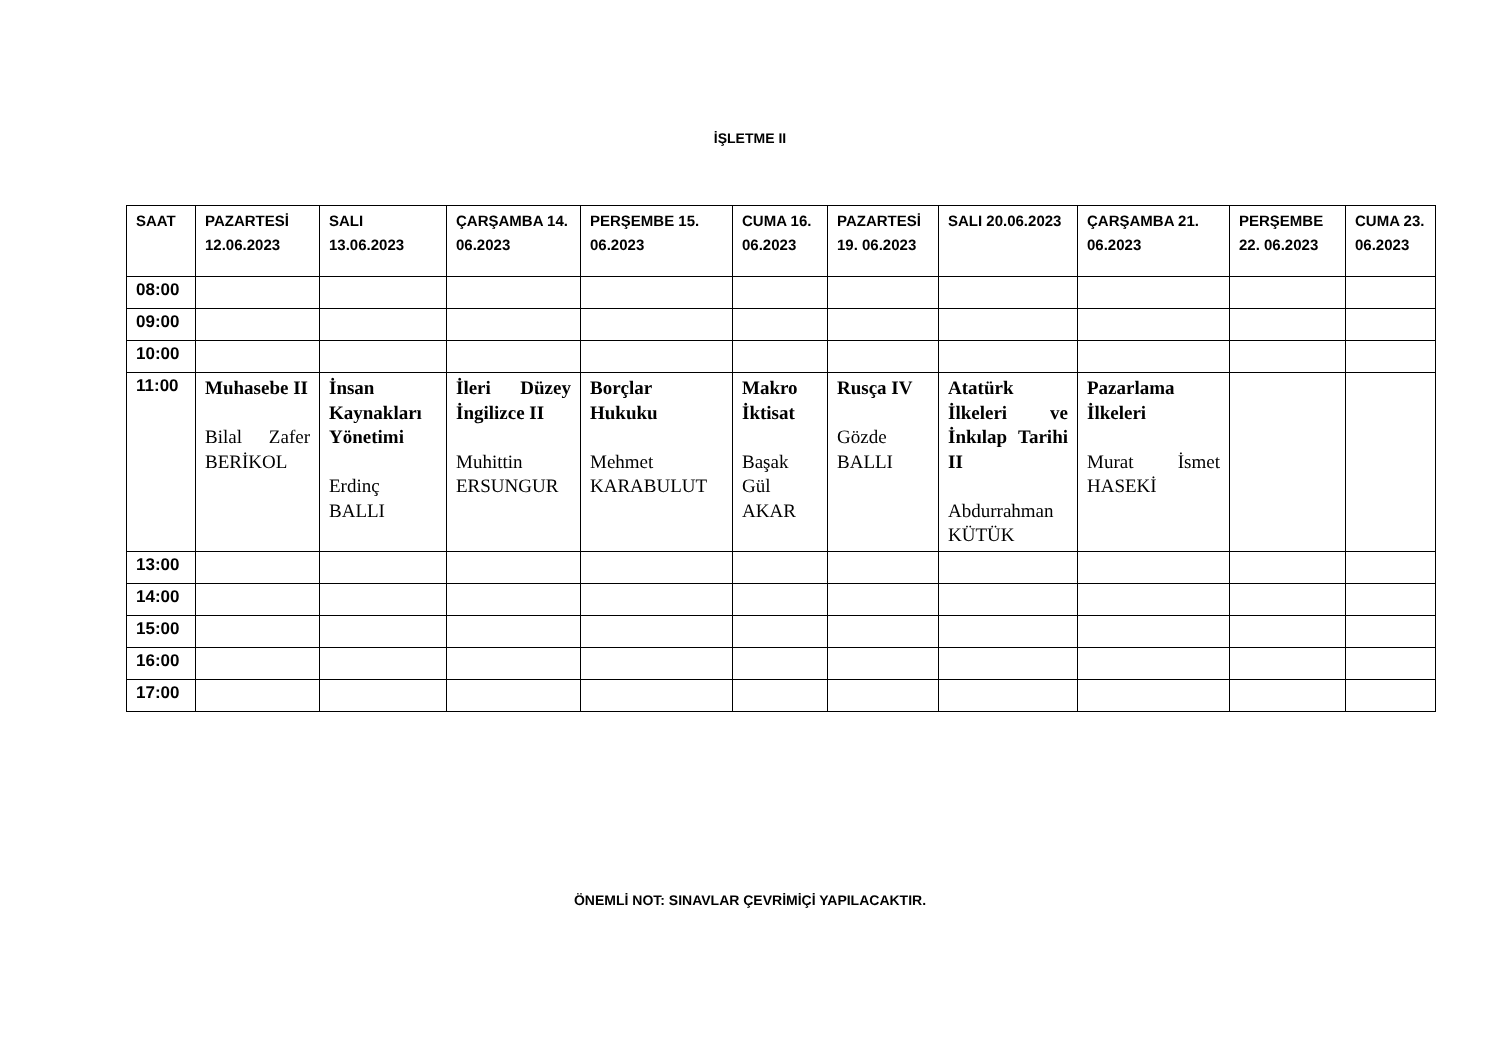İŞLETME II
| SAAT | PAZARTESİ 12.06.2023 | SALI 13.06.2023 | ÇARŞAMBA 14. 06.2023 | PERŞEMBE 15. 06.2023 | CUMA 16. 06.2023 | PAZARTESİ 19. 06.2023 | SALI 20.06.2023 | ÇARŞAMBA 21. 06.2023 | PERŞEMBE 22. 06.2023 | CUMA 23. 06.2023 |
| --- | --- | --- | --- | --- | --- | --- | --- | --- | --- | --- |
| 08:00 | | | | | | | | | | |
| 09:00 | | | | | | | | | | |
| 10:00 | | | | | | | | | | |
| 11:00 | Muhasebe II Bilal Zafer BERİKOL | İnsan Kaynakları Yönetimi Erdinç BALLI | İleri Düzey İngilizce II Muhittin ERSUNGUR | Borçlar Hukuku Mehmet KARABULUT | Makro İktisat Başak Gül AKAR | Rusça IV Gözde BALLI | Atatürk İlkeleri ve İnkılap Tarihi II Abdurrahman KÜTÜK | Pazarlama İlkeleri Murat İsmet HASEKİ | | |
| 13:00 | | | | | | | | | | |
| 14:00 | | | | | | | | | | |
| 15:00 | | | | | | | | | | |
| 16:00 | | | | | | | | | | |
| 17:00 | | | | | | | | | | |
ÖNEMLİ NOT: SINAVLAR ÇEVRİMİÇİ YAPILACAKTIR.